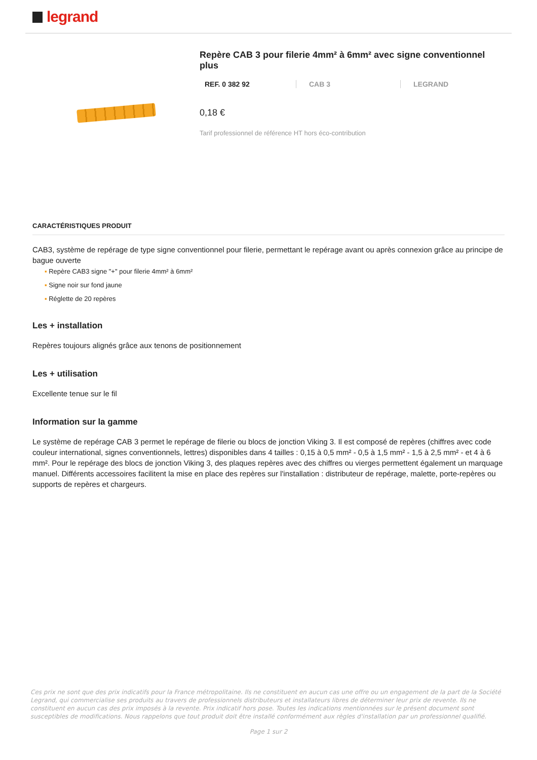legrand
Repère CAB 3 pour filerie 4mm² à 6mm² avec signe conventionnel plus
REF. 0 382 92 CAB 3 LEGRAND
0,18 €
Tarif professionnel de référence HT hors éco-contribution
CARACTÉRISTIQUES PRODUIT
CAB3, système de repérage de type signe conventionnel pour filerie, permettant le repérage avant ou après connexion grâce au principe de bague ouverte
▪ Repère CAB3 signe "+" pour filerie 4mm² à 6mm²
▪ Signe noir sur fond jaune
▪ Réglette de 20 repères
Les + installation
Repères toujours alignés grâce aux tenons de positionnement
Les + utilisation
Excellente tenue sur le fil
Information sur la gamme
Le système de repérage CAB 3 permet le repérage de filerie ou blocs de jonction Viking 3. Il est composé de repères (chiffres avec code couleur international, signes conventionnels, lettres) disponibles dans 4 tailles : 0,15 à 0,5 mm² - 0,5 à 1,5 mm² - 1,5 à 2,5 mm² - et 4 à 6 mm². Pour le repérage des blocs de jonction Viking 3, des plaques repères avec des chiffres ou vierges permettent également un marquage manuel. Différents accessoires facilitent la mise en place des repères sur l'installation : distributeur de repérage, malette, porte-repères ou supports de repères et chargeurs.
Ces prix ne sont que des prix indicatifs pour la France métropolitaine. Ils ne constituent en aucun cas une offre ou un engagement de la part de la Société Legrand, qui commercialise ses produits au travers de professionnels distributeurs et installateurs libres de déterminer leur prix de revente. Ils ne constituent en aucun cas des prix imposés à la revente. Prix indicatif hors pose. Toutes les indications mentionnées sur le présent document sont susceptibles de modifications. Nous rappelons que tout produit doit être installé conformément aux règles d'installation par un professionnel qualifié.
Page 1 sur 2